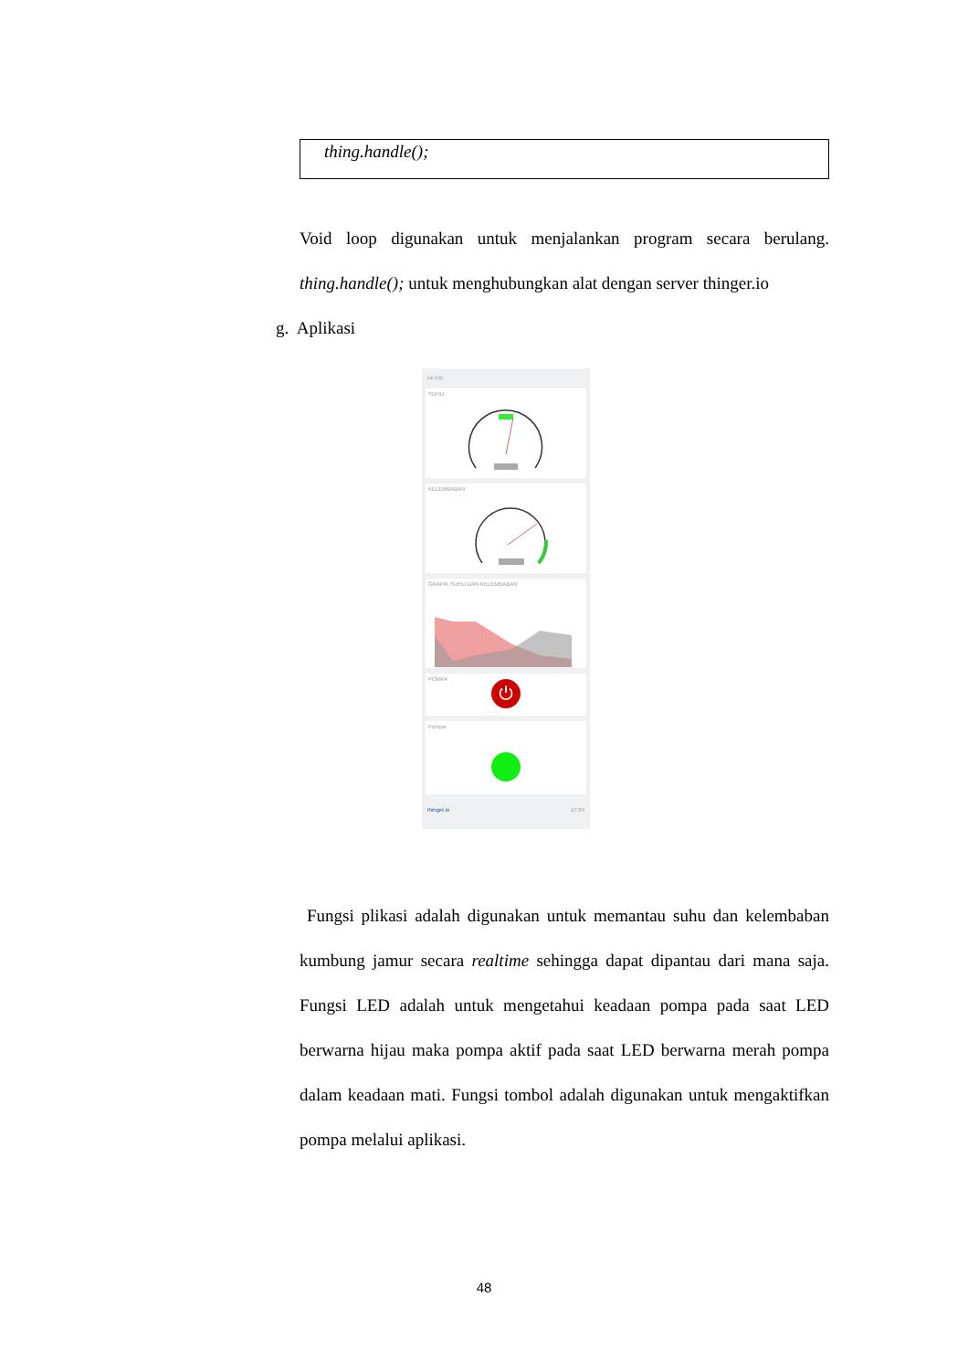thing.handle();
Void loop digunakan untuk menjalankan program secara berulang. thing.handle(); untuk menghubungkan alat dengan server thinger.io
g. Aplikasi
PFTIS
SUHU
KELEMBABAN
GRAFIK SUHU DAN KELEMBABAN
POMPA
⏻
Pompa
thinger.io 17:34
Fungsi plikasi adalah digunakan untuk memantau suhu dan kelembaban kumbung jamur secara realtime sehingga dapat dipantau dari mana saja. Fungsi LED adalah untuk mengetahui keadaan pompa pada saat LED berwarna hijau maka pompa aktif pada saat LED berwarna merah pompa dalam keadaan mati. Fungsi tombol adalah digunakan untuk mengaktifkan pompa melalui aplikasi.
48